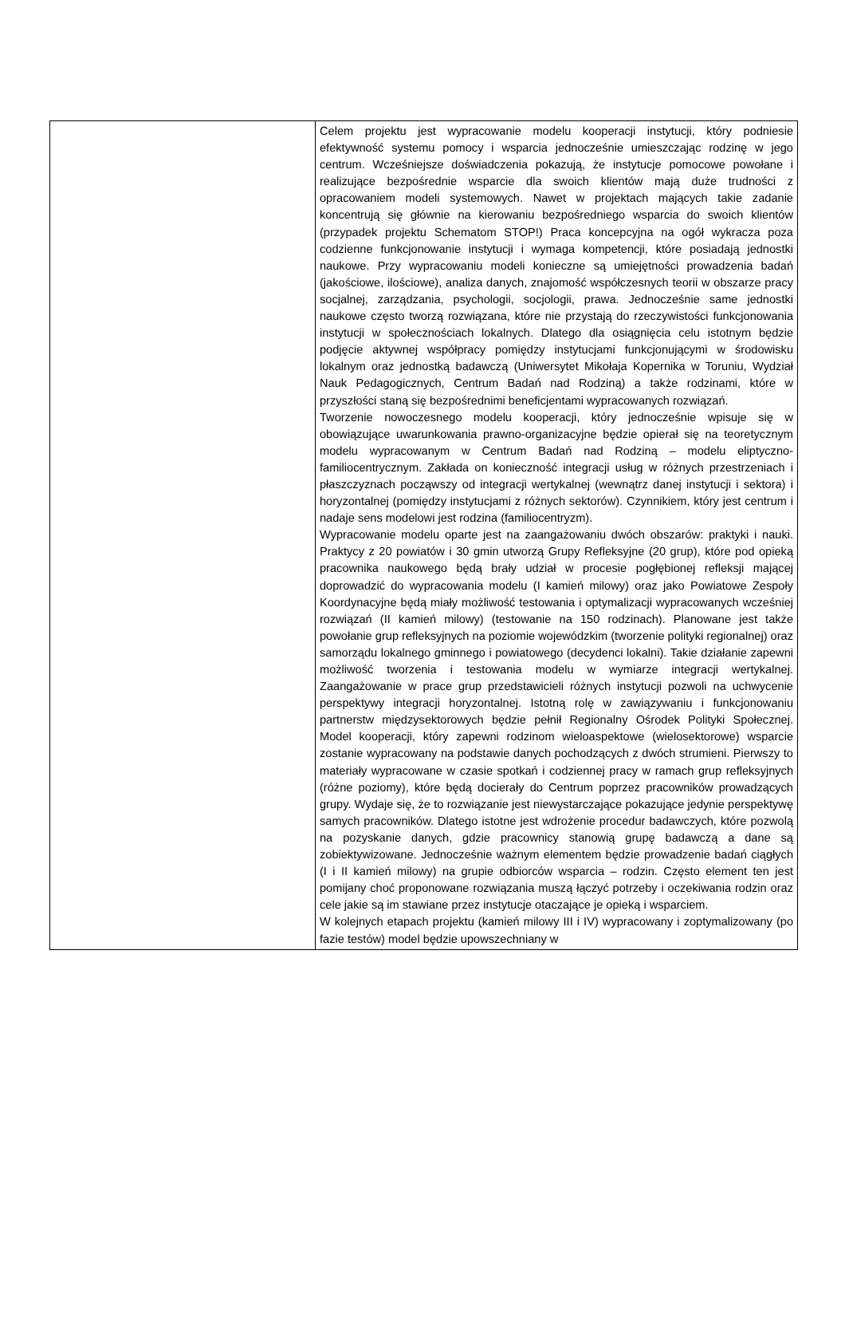| | Celem projektu jest wypracowanie modelu kooperacji instytucji, który podniesie efektywność systemu pomocy i wsparcia jednocześnie umieszczając rodzinę w jego centrum. Wcześniejsze doświadczenia pokazują, że instytucje pomocowe powołane i realizujące bezpośrednie wsparcie dla swoich klientów mają duże trudności z opracowaniem modeli systemowych. Nawet w projektach mających takie zadanie koncentrują się głównie na kierowaniu bezpośredniego wsparcia do swoich klientów (przypadek projektu Schematom STOP!) Praca koncepcyjna na ogół wykracza poza codzienne funkcjonowanie instytucji i wymaga kompetencji, które posiadają jednostki naukowe. Przy wypracowaniu modeli konieczne są umiejętności prowadzenia badań (jakościowe, ilościowe), analiza danych, znajomość współczesnych teorii w obszarze pracy socjalnej, zarządzania, psychologii, socjologii, prawa. Jednocześnie same jednostki naukowe często tworzą rozwiązana, które nie przystają do rzeczywistości funkcjonowania instytucji w społecznościach lokalnych. Dlatego dla osiągnięcia celu istotnym będzie podjęcie aktywnej współpracy pomiędzy instytucjami funkcjonującymi w środowisku lokalnym oraz jednostką badawczą (Uniwersytet Mikołaja Kopernika w Toruniu, Wydział Nauk Pedagogicznych, Centrum Badań nad Rodziną) a także rodzinami, które w przyszłości staną się bezpośrednimi beneficjentami wypracowanych rozwiązań. Tworzenie nowoczesnego modelu kooperacji, który jednocześnie wpisuje się w obowiązujące uwarunkowania prawno-organizacyjne będzie opierał się na teoretycznym modelu wypracowanym w Centrum Badań nad Rodziną – modelu eliptyczno-familiocentrycznym. Zakłada on konieczność integracji usług w różnych przestrzeniach i płaszczyznach począwszy od integracji wertykalnej (wewnątrz danej instytucji i sektora) i horyzontalnej (pomiędzy instytucjami z różnych sektorów). Czynnikiem, który jest centrum i nadaje sens modelowi jest rodzina (familiocentryzm). Wypracowanie modelu oparte jest na zaangażowaniu dwóch obszarów: praktyki i nauki. Praktycy z 20 powiatów i 30 gmin utworzą Grupy Refleksyjne (20 grup), które pod opieką pracownika naukowego będą brały udział w procesie pogłębionej refleksji mającej doprowadzić do wypracowania modelu (I kamień milowy) oraz jako Powiatowe Zespoły Koordynacyjne będą miały możliwość testowania i optymalizacji wypracowanych wcześniej rozwiązań (II kamień milowy) (testowanie na 150 rodzinach). Planowane jest także powołanie grup refleksyjnych na poziomie wojewódzkim (tworzenie polityki regionalnej) oraz samorządu lokalnego gminnego i powiatowego (decydenci lokalni). Takie działanie zapewni możliwość tworzenia i testowania modelu w wymiarze integracji wertykalnej. Zaangażowanie w prace grup przedstawicieli różnych instytucji pozwoli na uchwycenie perspektywy integracji horyzontalnej. Istotną rolę w zawiązywaniu i funkcjonowaniu partnerstw międzysektorowych będzie pełnił Regionalny Ośrodek Polityki Społecznej. Model kooperacji, który zapewni rodzinom wieloaspektowe (wielosektorowe) wsparcie zostanie wypracowany na podstawie danych pochodzących z dwóch strumieni. Pierwszy to materiały wypracowane w czasie spotkań i codziennej pracy w ramach grup refleksyjnych (różne poziomy), które będą docierały do Centrum poprzez pracowników prowadzących grupy. Wydaje się, że to rozwiązanie jest niewystarczające pokazujące jedynie perspektywę samych pracowników. Dlatego istotne jest wdrożenie procedur badawczych, które pozwolą na pozyskanie danych, gdzie pracownicy stanowią grupę badawczą a dane są zobiektywizowane. Jednocześnie ważnym elementem będzie prowadzenie badań ciągłych (I i II kamień milowy) na grupie odbiorców wsparcia – rodzin. Często element ten jest pomijany choć proponowane rozwiązania muszą łączyć potrzeby i oczekiwania rodzin oraz cele jakie są im stawiane przez instytucje otaczające je opieką i wsparciem. W kolejnych etapach projektu (kamień milowy III i IV) wypracowany i zoptymalizowany (po fazie testów) model będzie upowszechniany w |